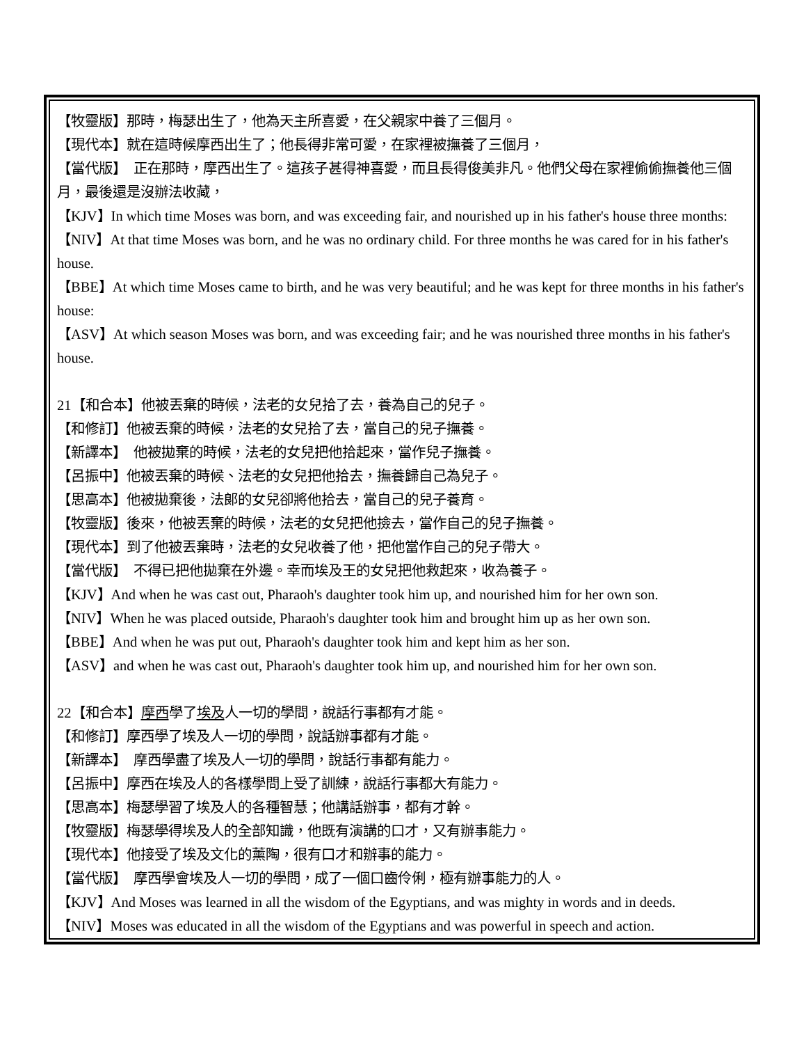【牧靈版】那時，梅瑟出生了，他為天主所喜愛，在父親家中養了三個月。
【現代本】就在這時候摩西出生了；他長得非常可愛，在家裡被撫養了三個月，
【當代版】　正在那時，摩西出生了。這孩子甚得神喜愛，而且長得俊美非凡。他們父母在家裡偷偷撫養他三個月，最後還是沒辦法收藏，
【KJV】In which time Moses was born, and was exceeding fair, and nourished up in his father's house three months:
【NIV】At that time Moses was born, and he was no ordinary child. For three months he was cared for in his father's house.
【BBE】At which time Moses came to birth, and he was very beautiful; and he was kept for three months in his father's house:
【ASV】At which season Moses was born, and was exceeding fair; and he was nourished three months in his father's house.
21【和合本】他被丟棄的時候，法老的女兒拾了去，養為自己的兒子。
【和修訂】他被丟棄的時候，法老的女兒拾了去，當自己的兒子撫養。
【新譯本】　他被拋棄的時候，法老的女兒把他拾起來，當作兒子撫養。
【呂振中】他被丟棄的時候、法老的女兒把他拾去，撫養歸自己為兒子。
【思高本】他被拋棄後，法郎的女兒卻將他拾去，當自己的兒子養育。
【牧靈版】後來，他被丟棄的時候，法老的女兒把他撿去，當作自己的兒子撫養。
【現代本】到了他被丟棄時，法老的女兒收養了他，把他當作自己的兒子帶大。
【當代版】　不得已把他拋棄在外邊。幸而埃及王的女兒把他救起來，收為養子。
【KJV】And when he was cast out, Pharaoh's daughter took him up, and nourished him for her own son.
【NIV】When he was placed outside, Pharaoh's daughter took him and brought him up as her own son.
【BBE】And when he was put out, Pharaoh's daughter took him and kept him as her son.
【ASV】and when he was cast out, Pharaoh's daughter took him up, and nourished him for her own son.
22【和合本】摩西學了埃及人一切的學問，說話行事都有才能。
【和修訂】摩西學了埃及人一切的學問，說話辦事都有才能。
【新譯本】　摩西學盡了埃及人一切的學問，說話行事都有能力。
【呂振中】摩西在埃及人的各樣學問上受了訓練，說話行事都大有能力。
【思高本】梅瑟學習了埃及人的各種智慧；他講話辦事，都有才幹。
【牧靈版】梅瑟學得埃及人的全部知識，他既有演講的口才，又有辦事能力。
【現代本】他接受了埃及文化的薰陶，很有口才和辦事的能力。
【當代版】　摩西學會埃及人一切的學問，成了一個口齒伶俐，極有辦事能力的人。
【KJV】And Moses was learned in all the wisdom of the Egyptians, and was mighty in words and in deeds.
【NIV】Moses was educated in all the wisdom of the Egyptians and was powerful in speech and action.